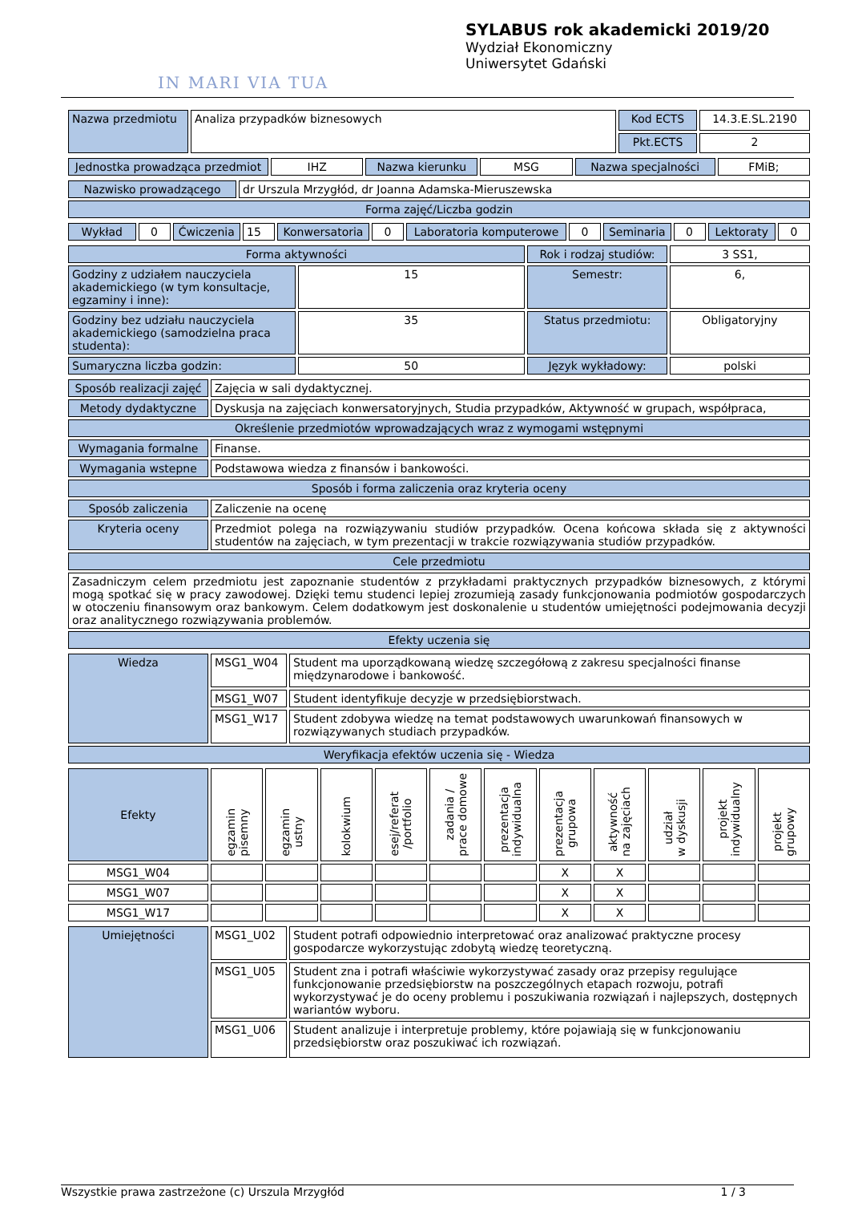IN MARI VIA TUA
SYLABUS rok akademicki 2019/20
Wydział Ekonomiczny
Uniwersytet Gdański
| Nazwa przedmiotu | Analiza przypadków biznesowych | Kod ECTS | 14.3.E.SL.2190 |
| | | Pkt.ECTS | 2 |
| Jednostka prowadząca przedmiot | IHZ | Nazwa kierunku | MSG | Nazwa specjalności | FMiB; |
| Nazwisko prowadzącego | dr Urszula Mrzygłód, dr Joanna Adamska-Mieruszewska |
| Forma zajęć/Liczba godzin | |
| Wykład | 0 | Ćwiczenia | 15 | Konwersatoria | 0 | Laboratoria komputerowe | 0 | Seminaria | 0 | Lektoraty | 0 |
| Forma aktywności | | Rok i rodzaj studiów: | 3 SS1, |
| Godziny z udziałem nauczyciela akademickiego (w tym konsultacje, egzaminy i inne): | 15 | Semestr: | 6, |
| Godziny bez udziału nauczyciela akademickiego (samodzielna praca studenta): | 35 | Status przedmiotu: | Obligatoryjny |
| Sumaryczna liczba godzin: | 50 | Język wykładowy: | polski |
| Sposób realizacji zajęć | Zajęcia w sali dydaktycznej. |
| Metody dydaktyczne | Dyskusja na zajęciach konwersatoryjnych, Studia przypadków, Aktywność w grupach, współpraca, |
| Określenie przedmiotów wprowadzających wraz z wymogami wstępnymi | |
| Wymagania formalne | Finanse. |
| Wymagania wstepne | Podstawowa wiedza z finansów i bankowości. |
| Sposób i forma zaliczenia oraz kryteria oceny | |
| Sposób zaliczenia | Zaliczenie na ocenę |
| Kryteria oceny | Przedmiot polega na rozwiązywaniu studiów przypadków. Ocena końcowa składa się z aktywności studentów na zajęciach, w tym prezentacji w trakcie rozwiązywania studiów przypadków. |
| Cele przedmiotu | |
| Zasadniczym celem przedmiotu jest zapoznanie studentów z przykładami praktycznych przypadków biznesowych, z którymi mogą spotkać się w pracy zawodowej. Dzięki temu studenci lepiej zrozumieją zasady funkcjonowania podmiotów gospodarczych w otoczeniu finansowym oraz bankowym. Celem dodatkowym jest doskonalenie u studentów umiejętności podejmowania decyzji oraz analitycznego rozwiązywania problemów. | |
| Efekty uczenia się | |
| Wiedza | MSG1_W04 | Student ma uporządkowaną wiedzę szczegółową z zakresu specjalności finanse międzynarodowe i bankowość. |
| | MSG1_W07 | Student identyfikuje decyzje w przedsiębiorstwach. |
| | MSG1_W17 | Student zdobywa wiedzę na temat podstawowych uwarunkowań finansowych w rozwiązywanych studiach przypadków. |
| Weryfikacja efektów uczenia się - Wiedza | | |
| Efekty | egzamin pisemny | egzamin ustny | kolokwium | esej/referat /portfolio | zadania / prace domowe | prezentacja indywidualna | prezentacja grupowa | aktywność na zajęciach | udział w dyskusji | projekt indywidualny | projekt grupowy |
| MSG1_W04 | | | | | | | X | X | | | |
| MSG1_W07 | | | | | | | X | X | | | |
| MSG1_W17 | | | | | | | X | X | | | |
| Umiejętności | MSG1_U02 | Student potrafi odpowiednio interpretować oraz analizować praktyczne procesy gospodarcze wykorzystując zdobytą wiedzę teoretyczną. |
| | MSG1_U05 | Student zna i potrafi właściwie wykorzystywać zasady oraz przepisy regulujące funkcjonowanie przedsiębiorstw na poszczególnych etapach rozwoju, potrafi wykorzystywać je do oceny problemu i poszukiwania rozwiązań i najlepszych, dostępnych wariantów wyboru. |
| | MSG1_U06 | Student analizuje i interpretuje problemy, które pojawiają się w funkcjonowaniu przedsiębiorstw oraz poszukiwać ich rozwiązań. |
Wszystkie prawa zastrzeżone (c) Urszula Mrzygłód 1 / 3